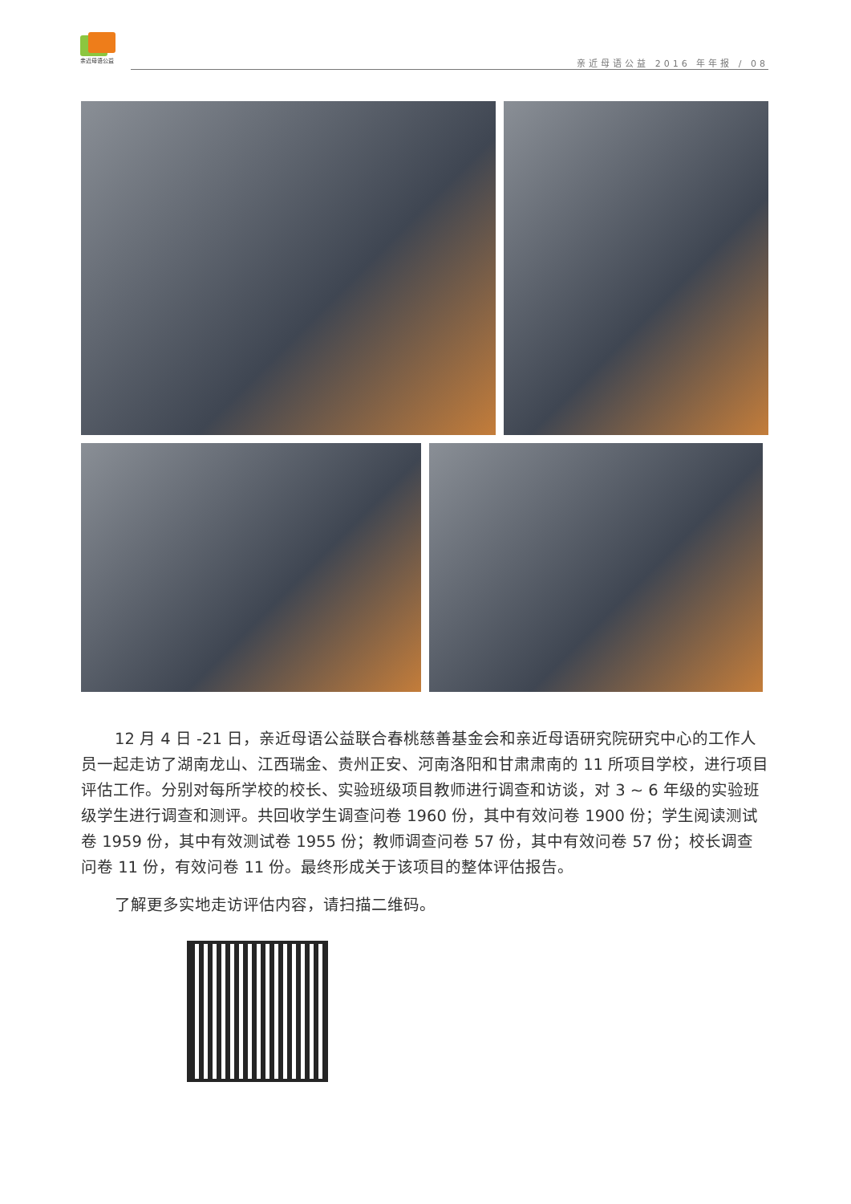亲近母语公益
亲近母语公益 2016 年年报 / 08
12 月 4 日 -21 日，亲近母语公益联合春桃慈善基金会和亲近母语研究院研究中心的工作人员一起走访了湖南龙山、江西瑞金、贵州正安、河南洛阳和甘肃肃南的 11 所项目学校，进行项目评估工作。分别对每所学校的校长、实验班级项目教师进行调查和访谈，对 3 ~ 6 年级的实验班级学生进行调查和测评。共回收学生调查问卷 1960 份，其中有效问卷 1900 份；学生阅读测试卷 1959 份，其中有效测试卷 1955 份；教师调查问卷 57 份，其中有效问卷 57 份；校长调查问卷 11 份，有效问卷 11 份。最终形成关于该项目的整体评估报告。
了解更多实地走访评估内容，请扫描二维码。